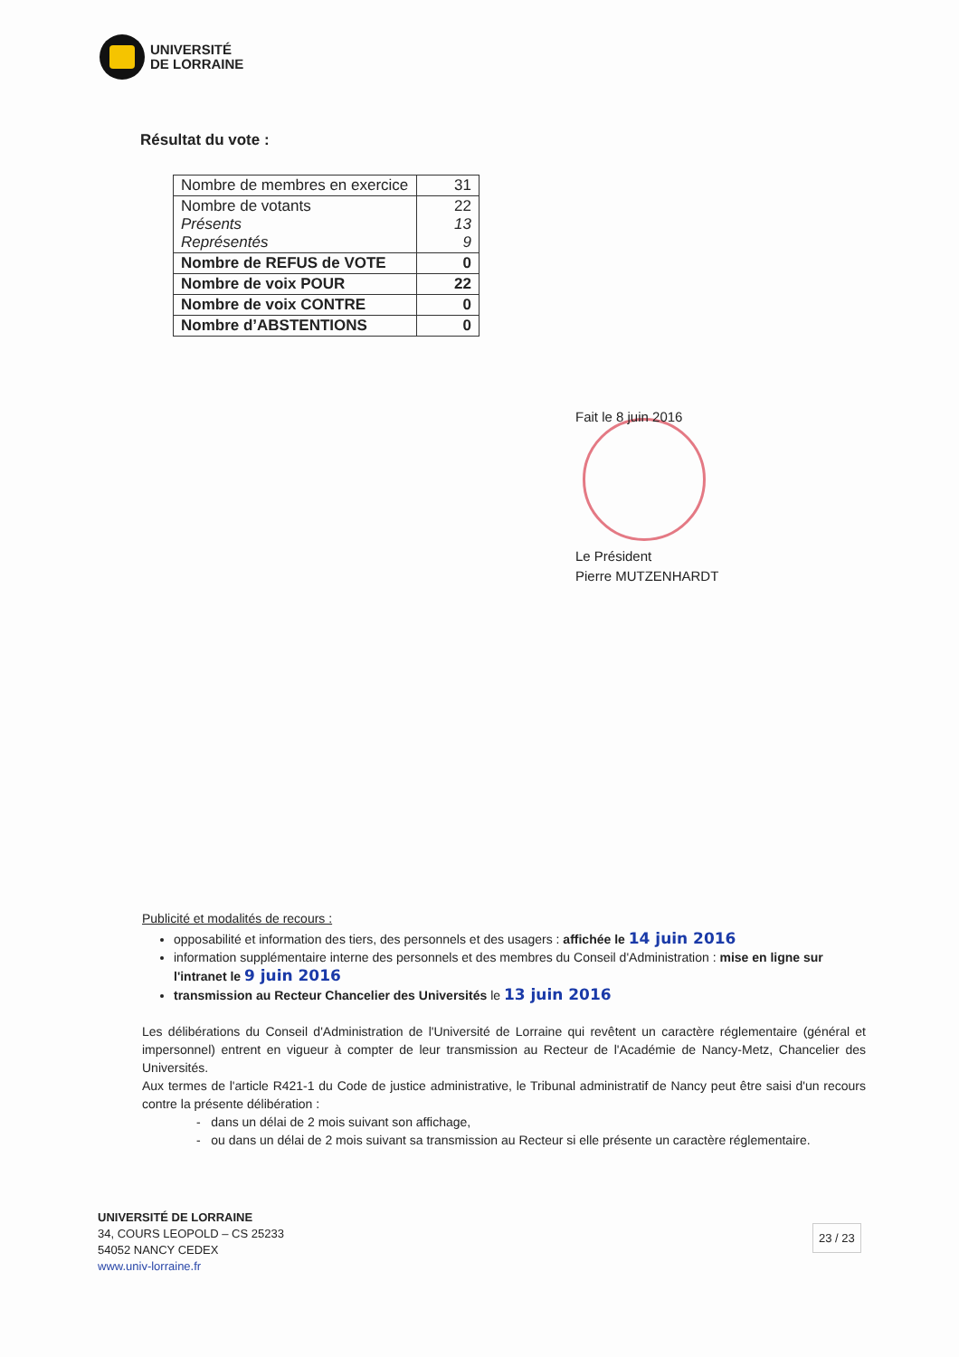UNIVERSITÉ
DE LORRAINE
Résultat du vote :
| Nombre de membres en exercice | 31 |
| Nombre de votants Présents Représentés | 22 13 9 |
| Nombre de REFUS de VOTE | 0 |
| Nombre de voix POUR | 22 |
| Nombre de voix CONTRE | 0 |
| Nombre d’ABSTENTIONS | 0 |
Fait le 8 juin 2016
Le Président
Pierre MUTZENHARDT
Publicité et modalités de recours :
opposabilité et information des tiers, des personnels et des usagers : affichée le 14 juin 2016
information supplémentaire interne des personnels et des membres du Conseil d'Administration : mise en ligne sur l'intranet le 9 juin 2016
transmission au Recteur Chancelier des Universités le 13 juin 2016
Les délibérations du Conseil d'Administration de l'Université de Lorraine qui revêtent un caractère réglementaire (général et impersonnel) entrent en vigueur à compter de leur transmission au Recteur de l'Académie de Nancy-Metz, Chancelier des Universités.
Aux termes de l'article R421-1 du Code de justice administrative, le Tribunal administratif de Nancy peut être saisi d'un recours contre la présente délibération :
- dans un délai de 2 mois suivant son affichage,
- ou dans un délai de 2 mois suivant sa transmission au Recteur si elle présente un caractère réglementaire.
UNIVERSITÉ DE LORRAINE
34, COURS LEOPOLD – CS 25233
54052 NANCY CEDEX
www.univ-lorraine.fr
23 / 23